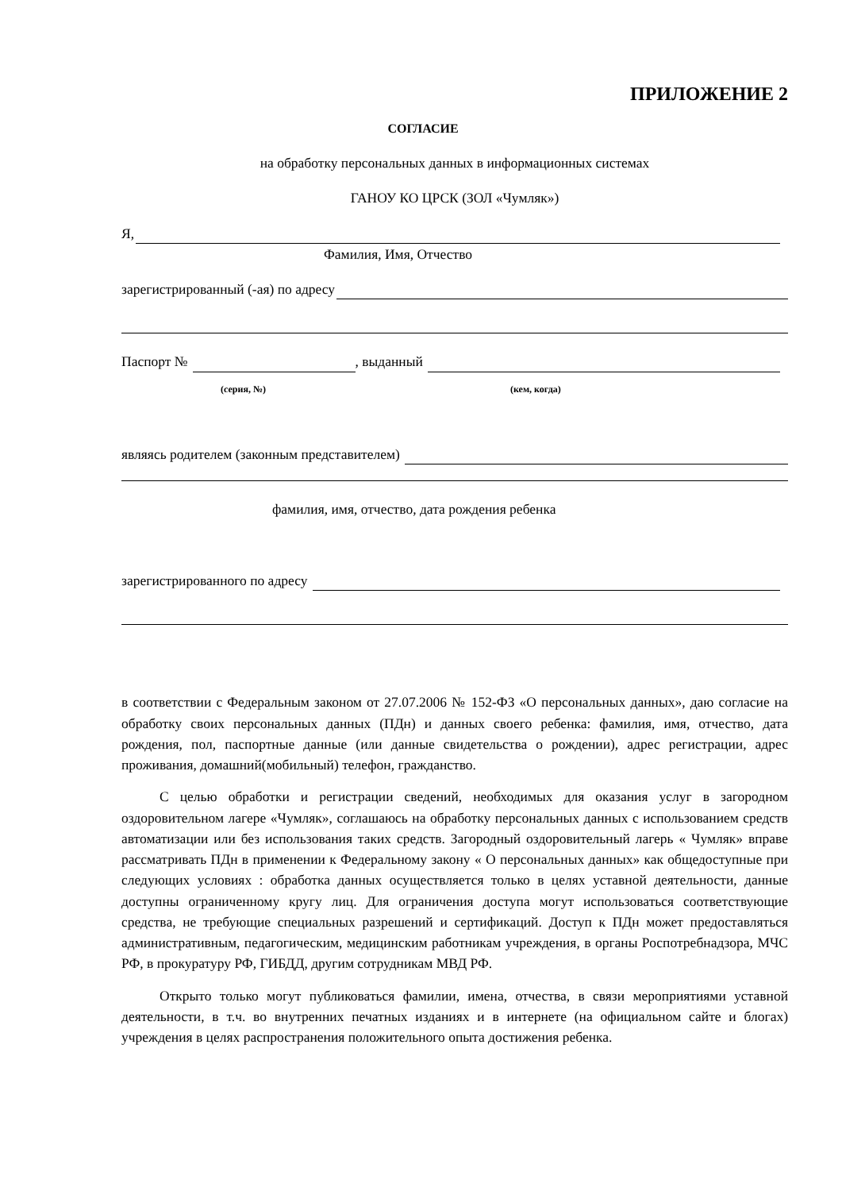ПРИЛОЖЕНИЕ 2
СОГЛАСИЕ
на обработку персональных данных в информационных системах
ГАНОУ КО ЦРСК (ЗОЛ «Чумляк»)
Я,
Фамилия, Имя, Отчество
зарегистрированный (-ая) по адресу
Паспорт № , выданный
(серия, №) (кем, когда)
являясь родителем (законным представителем)
фамилия, имя, отчество, дата рождения ребенка
зарегистрированного по адресу
в соответствии с Федеральным законом от 27.07.2006 № 152-ФЗ «О персональных данных», даю согласие на обработку своих персональных данных (ПДн) и данных своего ребенка: фамилия, имя, отчество, дата рождения, пол, паспортные данные (или данные свидетельства о рождении), адрес регистрации, адрес проживания, домашний(мобильный) телефон, гражданство.
С целью обработки и регистрации сведений, необходимых для оказания услуг в загородном оздоровительном лагере «Чумляк», соглашаюсь на обработку персональных данных с использованием средств автоматизации или без использования таких средств. Загородный оздоровительный лагерь « Чумляк» вправе рассматривать ПДн в применении к Федеральному закону « О персональных данных» как общедоступные при следующих условиях : обработка данных осуществляется только в целях уставной деятельности, данные доступны ограниченному кругу лиц. Для ограничения доступа могут использоваться соответствующие средства, не требующие специальных разрешений и сертификаций. Доступ к ПДн может предоставляться административным, педагогическим, медицинским работникам учреждения, в органы Роспотребнадзора, МЧС РФ, в прокуратуру РФ, ГИБДД, другим сотрудникам МВД РФ.
Открыто только могут публиковаться фамилии, имена, отчества, в связи мероприятиями уставной деятельности, в т.ч. во внутренних печатных изданиях и в интернете (на официальном сайте и блогах) учреждения в целях распространения положительного опыта достижения ребенка.